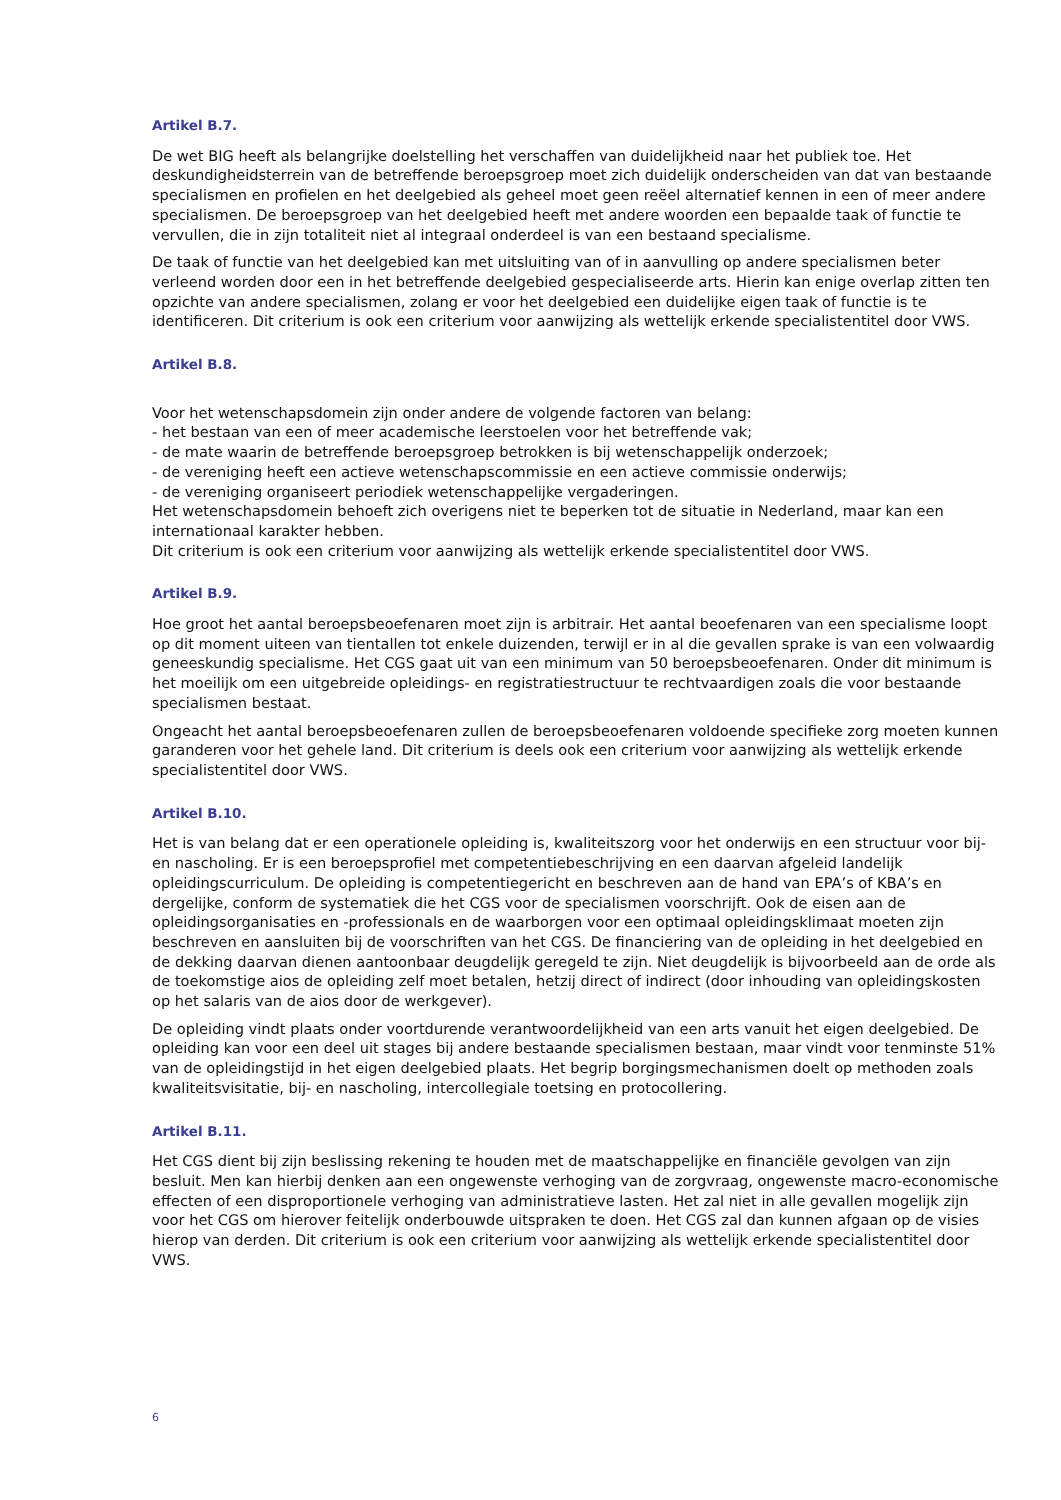Artikel B.7.
De wet BIG heeft als belangrijke doelstelling het verschaffen van duidelijkheid naar het publiek toe. Het deskundigheidsterrein van de betreffende beroepsgroep moet zich duidelijk onderscheiden van dat van bestaande specialismen en profielen en het deelgebied als geheel moet geen reëel alternatief kennen in een of meer andere specialismen. De beroepsgroep van het deelgebied heeft met andere woorden een bepaalde taak of functie te vervullen, die in zijn totaliteit niet al integraal onderdeel is van een bestaand specialisme.
De taak of functie van het deelgebied kan met uitsluiting van of in aanvulling op andere specialismen beter verleend worden door een in het betreffende deelgebied gespecialiseerde arts. Hierin kan enige overlap zitten ten opzichte van andere specialismen, zolang er voor het deelgebied een duidelijke eigen taak of functie is te identificeren. Dit criterium is ook een criterium voor aanwijzing als wettelijk erkende specialistentitel door VWS.
Artikel B.8.
Voor het wetenschapsdomein zijn onder andere de volgende factoren van belang:
- het bestaan van een of meer academische leerstoelen voor het betreffende vak;
- de mate waarin de betreffende beroepsgroep betrokken is bij wetenschappelijk onderzoek;
- de vereniging heeft een actieve wetenschapscommissie en een actieve commissie onderwijs;
- de vereniging organiseert periodiek wetenschappelijke vergaderingen.
Het wetenschapsdomein behoeft zich overigens niet te beperken tot de situatie in Nederland, maar kan een internationaal karakter hebben.
Dit criterium is ook een criterium voor aanwijzing als wettelijk erkende specialistentitel door VWS.
Artikel B.9.
Hoe groot het aantal beroepsbeoefenaren moet zijn is arbitrair. Het aantal beoefenaren van een specialisme loopt op dit moment uiteen van tientallen tot enkele duizenden, terwijl er in al die gevallen sprake is van een volwaardig geneeskundig specialisme. Het CGS gaat uit van een minimum van 50 beroepsbeoefenaren. Onder dit minimum is het moeilijk om een uitgebreide opleidings- en registratiestructuur te rechtvaardigen zoals die voor bestaande specialismen bestaat.
Ongeacht het aantal beroepsbeoefenaren zullen de beroepsbeoefenaren voldoende specifieke zorg moeten kunnen garanderen voor het gehele land. Dit criterium is deels ook een criterium voor aanwijzing als wettelijk erkende specialistentitel door VWS.
Artikel B.10.
Het is van belang dat er een operationele opleiding is, kwaliteitszorg voor het onderwijs en een structuur voor bij- en nascholing. Er is een beroepsprofiel met competentiebeschrijving en een daarvan afgeleid landelijk opleidingscurriculum. De opleiding is competentiegericht en beschreven aan de hand van EPA’s of KBA’s en dergelijke, conform de systematiek die het CGS voor de specialismen voorschrijft. Ook de eisen aan de opleidingsorganisaties en -professionals en de waarborgen voor een optimaal opleidingsklimaat moeten zijn beschreven en aansluiten bij de voorschriften van het CGS. De financiering van de opleiding in het deelgebied en de dekking daarvan dienen aantoonbaar deugdelijk geregeld te zijn. Niet deugdelijk is bijvoorbeeld aan de orde als de toekomstige aios de opleiding zelf moet betalen, hetzij direct of indirect (door inhouding van opleidingskosten op het salaris van de aios door de werkgever).
De opleiding vindt plaats onder voortdurende verantwoordelijkheid van een arts vanuit het eigen deelgebied. De opleiding kan voor een deel uit stages bij andere bestaande specialismen bestaan, maar vindt voor tenminste 51% van de opleidingstijd in het eigen deelgebied plaats. Het begrip borgingsmechanismen doelt op methoden zoals kwaliteitsvisitatie, bij- en nascholing, intercollegiale toetsing en protocollering.
Artikel B.11.
Het CGS dient bij zijn beslissing rekening te houden met de maatschappelijke en financiële gevolgen van zijn besluit. Men kan hierbij denken aan een ongewenste verhoging van de zorgvraag, ongewenste macro-economische effecten of een disproportionele verhoging van administratieve lasten. Het zal niet in alle gevallen mogelijk zijn voor het CGS om hierover feitelijk onderbouwde uitspraken te doen. Het CGS zal dan kunnen afgaan op de visies hierop van derden. Dit criterium is ook een criterium voor aanwijzing als wettelijk erkende specialistentitel door VWS.
6